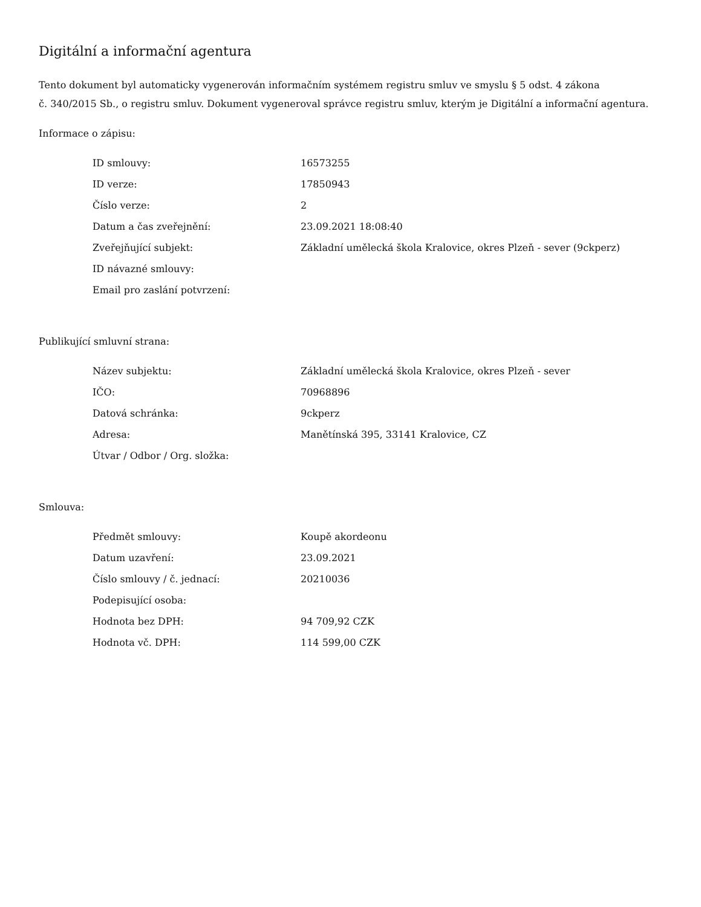Digitální a informační agentura
Tento dokument byl automaticky vygenerován informačním systémem registru smluv ve smyslu § 5 odst. 4 zákona
č. 340/2015 Sb., o registru smluv. Dokument vygeneroval správce registru smluv, kterým je Digitální a informační agentura.
Informace o zápisu:
| ID smlouvy: | 16573255 |
| ID verze: | 17850943 |
| Číslo verze: | 2 |
| Datum a čas zveřejnění: | 23.09.2021 18:08:40 |
| Zveřejňující subjekt: | Základní umělecká škola Kralovice, okres Plzeň - sever (9ckperz) |
| ID návazné smlouvy: | |
| Email pro zaslání potvrzení: | |
Publikující smluvní strana:
| Název subjektu: | Základní umělecká škola Kralovice, okres Plzeň - sever |
| IČO: | 70968896 |
| Datová schránka: | 9ckperz |
| Adresa: | Manětínská 395, 33141 Kralovice, CZ |
| Útvar / Odbor / Org. složka: | |
Smlouva:
| Předmět smlouvy: | Koupě akordeonu |
| Datum uzavření: | 23.09.2021 |
| Číslo smlouvy / č. jednací: | 20210036 |
| Podepisující osoba: | |
| Hodnota bez DPH: | 94 709,92 CZK |
| Hodnota vč. DPH: | 114 599,00 CZK |